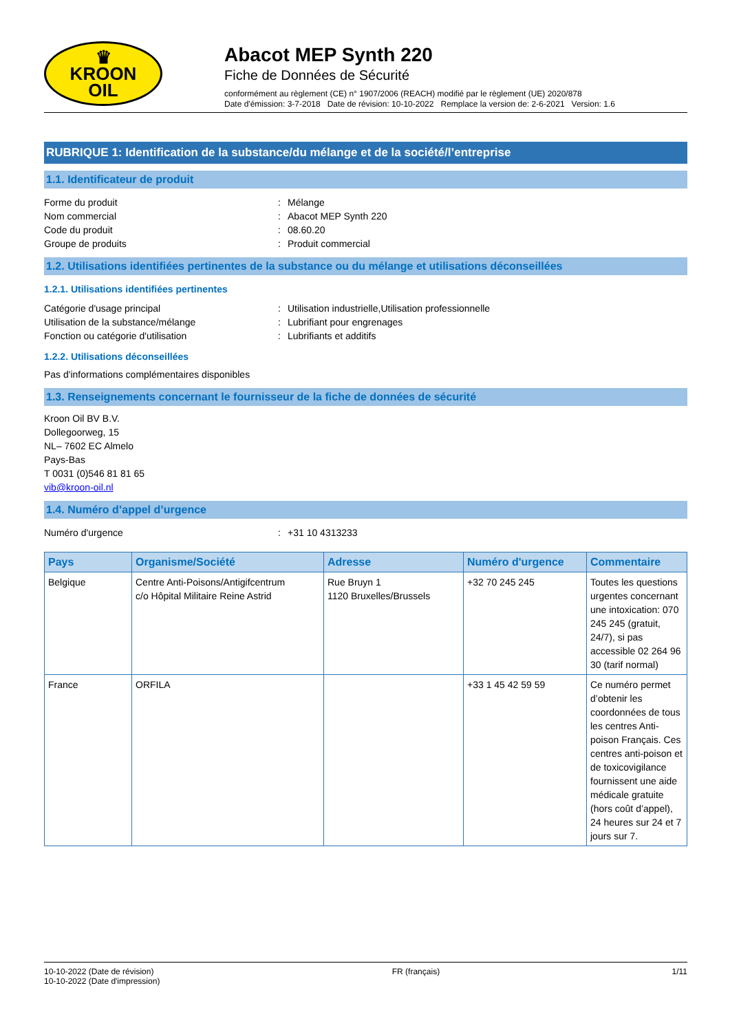♛
KROON
OIL
Abacot MEP Synth 220
Fiche de Données de Sécurité
conformément au règlement (CE) n° 1907/2006 (REACH) modifié par le règlement (UE) 2020/878
Date d'émission: 3-7-2018 Date de révision: 10-10-2022 Remplace la version de: 2-6-2021 Version: 1.6
RUBRIQUE 1: Identification de la substance/du mélange et de la société/l’entreprise
1.1. Identificateur de produit
Forme du produit: Mélange
Nom commercial: Abacot MEP Synth 220
Code du produit: 08.60.20
Groupe de produits: Produit commercial
1.2. Utilisations identifiées pertinentes de la substance ou du mélange et utilisations déconseillées
1.2.1. Utilisations identifiées pertinentes
Catégorie d'usage principal: Utilisation industrielle,Utilisation professionnelle
Utilisation de la substance/mélange: Lubrifiant pour engrenages
Fonction ou catégorie d'utilisation: Lubrifiants et additifs
1.2.2. Utilisations déconseillées
Pas d'informations complémentaires disponibles
1.3. Renseignements concernant le fournisseur de la fiche de données de sécurité
Kroon Oil BV B.V.
Dollegoorweg, 15
NL– 7602 EC Almelo
Pays-Bas
T 0031 (0)546 81 81 65
vib@kroon-oil.nl
1.4. Numéro d’appel d’urgence
Numéro d'urgence: +31 10 4313233
| Pays | Organisme/Société | Adresse | Numéro d'urgence | Commentaire |
| --- | --- | --- | --- | --- |
| Belgique | Centre Anti-Poisons/Antigifcentrum c/o Hôpital Militaire Reine Astrid | Rue Bruyn 1 1120 Bruxelles/Brussels | +32 70 245 245 | Toutes les questions urgentes concernant une intoxication: 070 245 245 (gratuit, 24/7), si pas accessible 02 264 96 30 (tarif normal) |
| France | ORFILA | | +33 1 45 42 59 59 | Ce numéro permet d’obtenir les coordonnées de tous les centres Anti-poison Français. Ces centres anti-poison et de toxicovigilance fournissent une aide médicale gratuite (hors coût d’appel), 24 heures sur 24 et 7 jours sur 7. |
10-10-2022 (Date de révision)
10-10-2022 (Date d'impression)
FR (français) 1/11